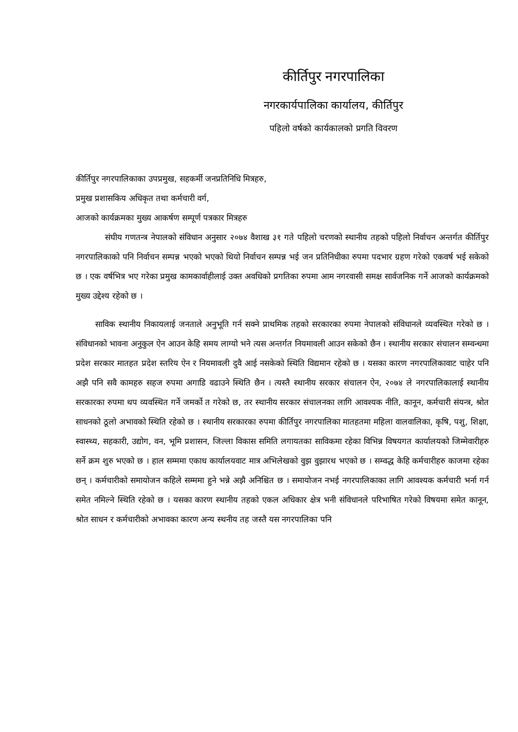कीर्तिपुर नगरपालिका
नगरकार्यपालिका कार्यालय, कीर्तिपुर
पहिलो वर्षको कार्यकालको प्रगति विवरण
कीर्तिपुर नगरपालिकाका उपप्रमुख, सहकर्मी जनप्रतिनिधि मित्रहरु,
प्रमुख प्रशासकिय अधिकृत तथा कर्मचारी वर्ग,
आजको कार्यक्रमका मुख्य आकर्षण सम्पूर्ण पत्रकार मित्रहरु
संघीय गणतन्त्र नेपालको संविधान अनुसार २०७४ वैशाख ३१ गते पहिलो चरणको स्थानीय तहको पहिलो निर्वाचन अन्तर्गत कीर्तिपुर नगरपालिकाको पनि निर्वाचन सम्पन्न भएको भएको थियो निर्वाचन सम्पन्न भई जन प्रतिनिधीका रुपमा पदभार ग्रहण गरेको एकवर्ष भई सकेको छ । एक वर्षभित्र भए गरेका प्रमुख कामकार्वाहीलाई उक्त अवधिको प्रगतिका रुपमा आम नगरवासी समक्ष सार्वजनिक गर्ने आजको कार्यक्रमको मुख्य उद्देश्य रहेको छ ।
साविक स्थानीय निकायलाई जनताले अनुभूति गर्न सक्ने प्राथमिक तहको सरकारका रुपमा नेपालको संविधानले व्यवस्थित गरेको छ । संविधानको भावना अनुकुल ऐन आउन केहि समय लाग्यो भने त्यस अन्तर्गत नियमावली आउन सकेको छैन । स्थानीय सरकार संचालन सम्वन्धमा प्रदेश सरकार मातहत प्रदेश स्तरिय ऐन र नियमावली दुवै आई नसकेको स्थिति विद्यमान रहेको छ । यसका कारण नगरपालिकावाट चाहेर पनि अझै पनि सवै कामहरु सहज रुपमा अगाडि वढाउने स्थिति छैन । त्यस्तै स्थानीय सरकार संचालन ऐन, २०७४ ले नगरपालिकालाई स्थानीय सरकारका रुपमा थप व्यवस्थित गर्ने जमर्को त गरेको छ, तर स्थानीय सरकार संचालनका लागि आवश्यक नीति, कानून, कर्मचारी संयन्त्र, श्रोत साधनको ठूलो अभावको स्थिति रहेको छ । स्थानीय सरकारका रुपमा कीर्तिपुर नगरपालिका मातहतमा महिला वालवालिका, कृषि, पशु, शिक्षा, स्वास्थ्य, सहकारी, उद्योग, वन, भूमि प्रशासन, जिल्ला विकास समिति लगायतका साविकमा रहेका विभिन्न विषयगत कार्यालयको जिम्मेवारीहरु सर्ने क्रम शुरु भएको छ । हाल सम्ममा एकाध कार्यालयवाट मात्र अभिलेखको वुझ वुझारथ भएको छ । सम्वद्ध केहि कर्मचारीहरु काजमा रहेका छन् । कर्मचारीको समायोजन कहिले सम्ममा हुने भन्ने अझै अनिश्चित छ । समायोजन नभई नगरपालिकाका लागि आवश्यक कर्मचारी भर्ना गर्न समेत नमिल्ने स्थिति रहेको छ । यसका कारण स्थानीय तहको एकल अधिकार क्षेत्र भनी संविधानले परिभाषित गरेको विषयमा समेत कानून, श्रोत साधन र कर्मचारीको अभावका कारण अन्य स्थनीय तह जस्तै यस नगरपालिका पनि